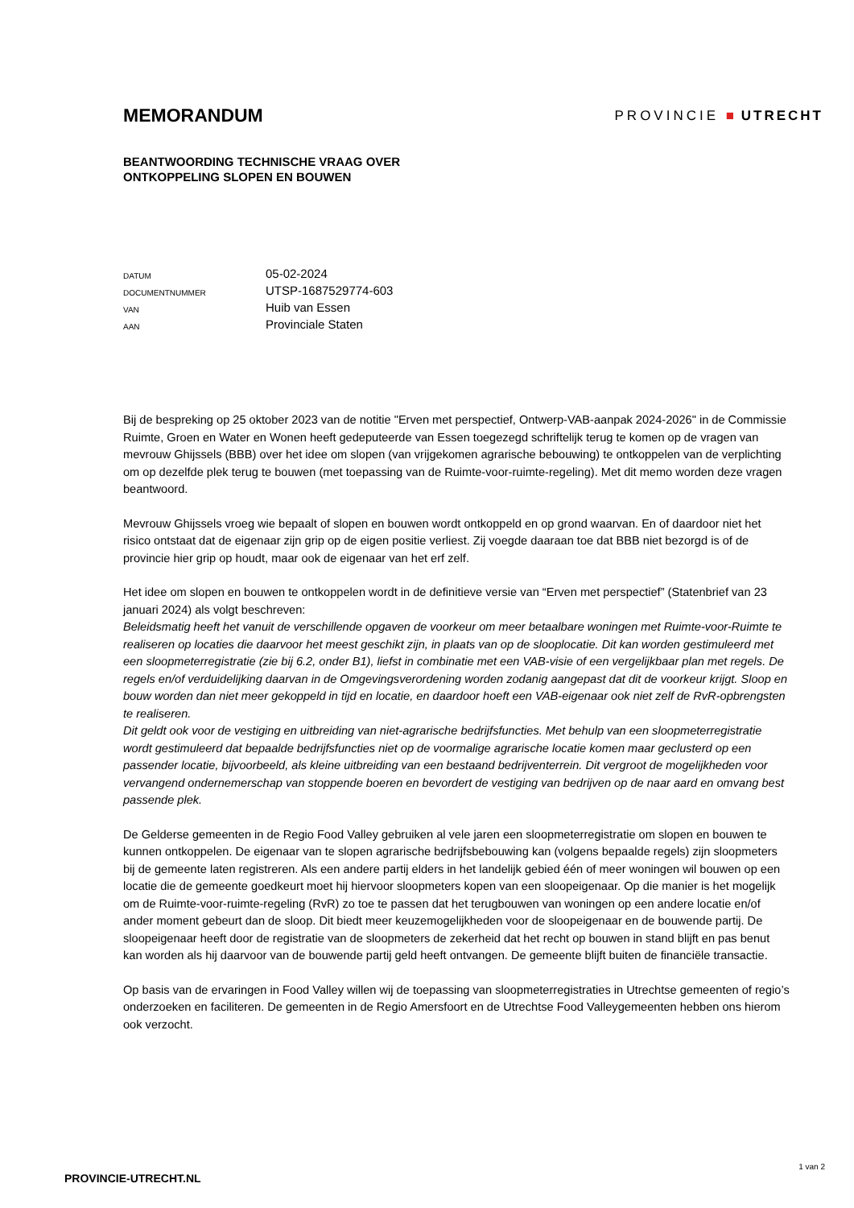MEMORANDUM
PROVINCIE ■ UTRECHT
BEANTWOORDING TECHNISCHE VRAAG OVER
ONTKOPPELING SLOPEN EN BOUWEN
| DATUM | 05-02-2024 |
| DOCUMENTNUMMER | UTSP-1687529774-603 |
| VAN | Huib van Essen |
| AAN | Provinciale Staten |
Bij de bespreking op 25 oktober 2023 van de notitie "Erven met perspectief, Ontwerp-VAB-aanpak 2024-2026" in de Commissie Ruimte, Groen en Water en Wonen heeft gedeputeerde van Essen toegezegd schriftelijk terug te komen op de vragen van mevrouw Ghijssels (BBB) over het idee om slopen (van vrijgekomen agrarische bebouwing) te ontkoppelen van de verplichting om op dezelfde plek terug te bouwen (met toepassing van de Ruimte-voor-ruimte-regeling). Met dit memo worden deze vragen beantwoord.
Mevrouw Ghijssels vroeg wie bepaalt of slopen en bouwen wordt ontkoppeld en op grond waarvan. En of daardoor niet het risico ontstaat dat de eigenaar zijn grip op de eigen positie verliest. Zij voegde daaraan toe dat BBB niet bezorgd is of de provincie hier grip op houdt, maar ook de eigenaar van het erf zelf.
Het idee om slopen en bouwen te ontkoppelen wordt in de definitieve versie van “Erven met perspectief” (Statenbrief van 23 januari 2024) als volgt beschreven:
Beleidsmatig heeft het vanuit de verschillende opgaven de voorkeur om meer betaalbare woningen met Ruimte-voor-Ruimte te realiseren op locaties die daarvoor het meest geschikt zijn, in plaats van op de slooplocatie. Dit kan worden gestimuleerd met een sloopmeterregistratie (zie bij 6.2, onder B1), liefst in combinatie met een VAB-visie of een vergelijkbaar plan met regels. De regels en/of verduidelijking daarvan in de Omgevingsverordening worden zodanig aangepast dat dit de voorkeur krijgt. Sloop en bouw worden dan niet meer gekoppeld in tijd en locatie, en daardoor hoeft een VAB-eigenaar ook niet zelf de RvR-opbrengsten te realiseren.
Dit geldt ook voor de vestiging en uitbreiding van niet-agrarische bedrijfsfuncties. Met behulp van een sloopmeterregistratie wordt gestimuleerd dat bepaalde bedrijfsfuncties niet op de voormalige agrarische locatie komen maar geclusterd op een passender locatie, bijvoorbeeld, als kleine uitbreiding van een bestaand bedrijventerrein. Dit vergroot de mogelijkheden voor vervangend ondernemerschap van stoppende boeren en bevordert de vestiging van bedrijven op de naar aard en omvang best passende plek.
De Gelderse gemeenten in de Regio Food Valley gebruiken al vele jaren een sloopmeterregistratie om slopen en bouwen te kunnen ontkoppelen. De eigenaar van te slopen agrarische bedrijfsbebouwing kan (volgens bepaalde regels) zijn sloopmeters bij de gemeente laten registreren. Als een andere partij elders in het landelijk gebied één of meer woningen wil bouwen op een locatie die de gemeente goedkeurt moet hij hiervoor sloopmeters kopen van een sloopeigenaar. Op die manier is het mogelijk om de Ruimte-voor-ruimte-regeling (RvR) zo toe te passen dat het terugbouwen van woningen op een andere locatie en/of ander moment gebeurt dan de sloop. Dit biedt meer keuzemogelijkheden voor de sloopeigenaar en de bouwende partij. De sloopeigenaar heeft door de registratie van de sloopmeters de zekerheid dat het recht op bouwen in stand blijft en pas benut kan worden als hij daarvoor van de bouwende partij geld heeft ontvangen. De gemeente blijft buiten de financiële transactie.
Op basis van de ervaringen in Food Valley willen wij de toepassing van sloopmeterregistraties in Utrechtse gemeenten of regio’s onderzoeken en faciliteren. De gemeenten in de Regio Amersfoort en de Utrechtse Food Valleygemeenten hebben ons hierom ook verzocht.
PROVINCIE-UTRECHT.NL
1 van 2